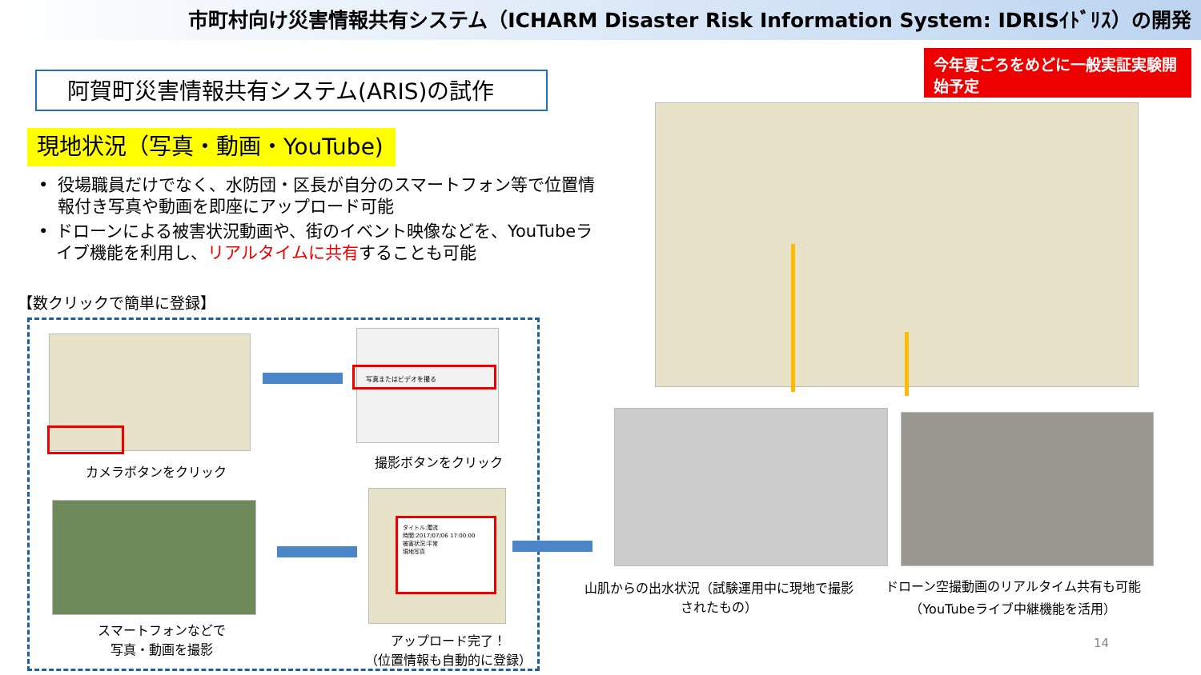市町村向け災害情報共有システム（ICHARM Disaster Risk Information System: IDRISｲﾄﾞﾘｽ）の開発
今年夏ごろをめどに一般実証実験開始予定
阿賀町災害情報共有システム(ARIS)の試作
現地状況（写真・動画・YouTube)
• 役場職員だけでなく、水防団・区長が自分のスマートフォン等で位置情報付き写真や動画を即座にアップロード可能
• ドローンによる被害状況動画や、街のイベント映像などを、YouTubeライブ機能を利用し、リアルタイムに共有することも可能
【数クリックで簡単に登録】
カメラボタンをクリック
写真またはビデオを撮る
撮影ボタンをクリック
スマートフォンなどで
写真・動画を撮影
タイトル:濁流
時間:2017/07/06 17:00:00
被害状況:平常
現地写真
アップロード完了！
（位置情報も自動的に登録）
山肌からの出水状況（試験運用中に現地で撮影されたもの）
ドローン空撮動画のリアルタイム共有も可能
（YouTubeライブ中継機能を活用）
14